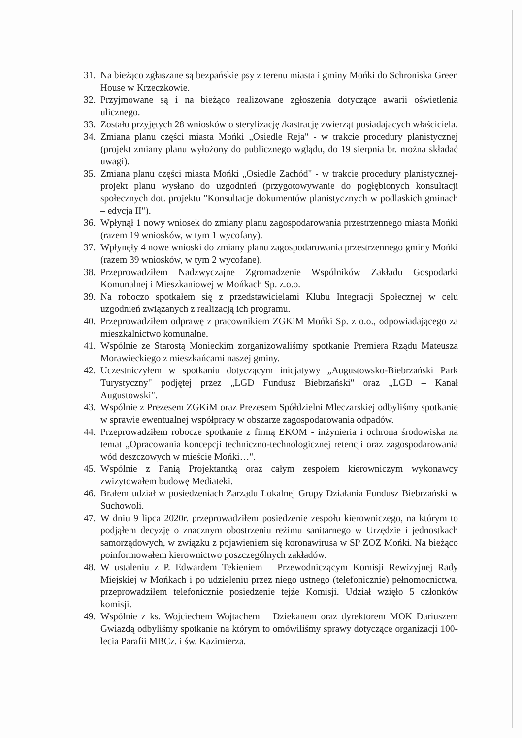31. Na bieżąco zgłaszane są bezpańskie psy z terenu miasta i gminy Mońki do Schroniska Green House w Krzeczkowie.
32. Przyjmowane są i na bieżąco realizowane zgłoszenia dotyczące awarii oświetlenia ulicznego.
33. Zostało przyjętych 28 wniosków o sterylizację /kastrację zwierząt posiadających właściciela.
34. Zmiana planu części miasta Mońki „Osiedle Reja" - w trakcie procedury planistycznej (projekt zmiany planu wyłożony do publicznego wglądu, do 19 sierpnia br. można składać uwagi).
35. Zmiana planu części miasta Mońki „Osiedle Zachód" - w trakcie procedury planistycznej- projekt planu wysłano do uzgodnień (przygotowywanie do pogłębionych konsultacji społecznych dot. projektu "Konsultacje dokumentów planistycznych w podlaskich gminach – edycja II").
36. Wpłynął 1 nowy wniosek do zmiany planu zagospodarowania przestrzennego miasta Mońki (razem 19 wniosków, w tym 1 wycofany).
37. Wpłynęły 4 nowe wnioski do zmiany planu zagospodarowania przestrzennego gminy Mońki (razem 39 wniosków, w tym 2 wycofane).
38. Przeprowadziłem Nadzwyczajne Zgromadzenie Wspólników Zakładu Gospodarki Komunalnej i Mieszkaniowej w Mońkach Sp. z.o.o.
39. Na roboczo spotkałem się z przedstawicielami Klubu Integracji Społecznej w celu uzgodnień związanych z realizacją ich programu.
40. Przeprowadziłem odprawę z pracownikiem ZGKiM Mońki Sp. z o.o., odpowiadającego za mieszkalnictwo komunalne.
41. Wspólnie ze Starostą Monieckim zorganizowaliśmy spotkanie Premiera Rządu Mateusza Morawieckiego z mieszkańcami naszej gminy.
42. Uczestniczyłem w spotkaniu dotyczącym inicjatywy „Augustowsko-Biebrzański Park Turystyczny" podjętej przez „LGD Fundusz Biebrzański" oraz „LGD – Kanał Augustowski".
43. Wspólnie z Prezesem ZGKiM oraz Prezesem Spółdzielni Mleczarskiej odbyliśmy spotkanie w sprawie ewentualnej współpracy w obszarze zagospodarowania odpadów.
44. Przeprowadziłem robocze spotkanie z firmą EKOM - inżynieria i ochrona środowiska na temat „Opracowania koncepcji techniczno-technologicznej retencji oraz zagospodarowania wód deszczowych w mieście Mońki…".
45. Wspólnie z Panią Projektantką oraz całym zespołem kierowniczym wykonawcy zwizytowałem budowę Mediateki.
46. Brałem udział w posiedzeniach Zarządu Lokalnej Grupy Działania Fundusz Biebrzański w Suchowoli.
47. W dniu 9 lipca 2020r. przeprowadziłem posiedzenie zespołu kierowniczego, na którym to podjąłem decyzję o znacznym obostrzeniu reżimu sanitarnego w Urzędzie i jednostkach samorządowych, w związku z pojawieniem się koronawirusa w SP ZOZ Mońki. Na bieżąco poinformowałem kierownictwo poszczególnych zakładów.
48. W ustaleniu z P. Edwardem Tekieniem – Przewodniczącym Komisji Rewizyjnej Rady Miejskiej w Mońkach i po udzieleniu przez niego ustnego (telefonicznie) pełnomocnictwa, przeprowadziłem telefonicznie posiedzenie tejże Komisji. Udział wzięło 5 członków komisji.
49. Wspólnie z ks. Wojciechem Wojtachem – Dziekanem oraz dyrektorem MOK Dariuszem Gwiazdą odbyliśmy spotkanie na którym to omówiliśmy sprawy dotyczące organizacji 100-lecia Parafii MBCz. i św. Kazimierza.